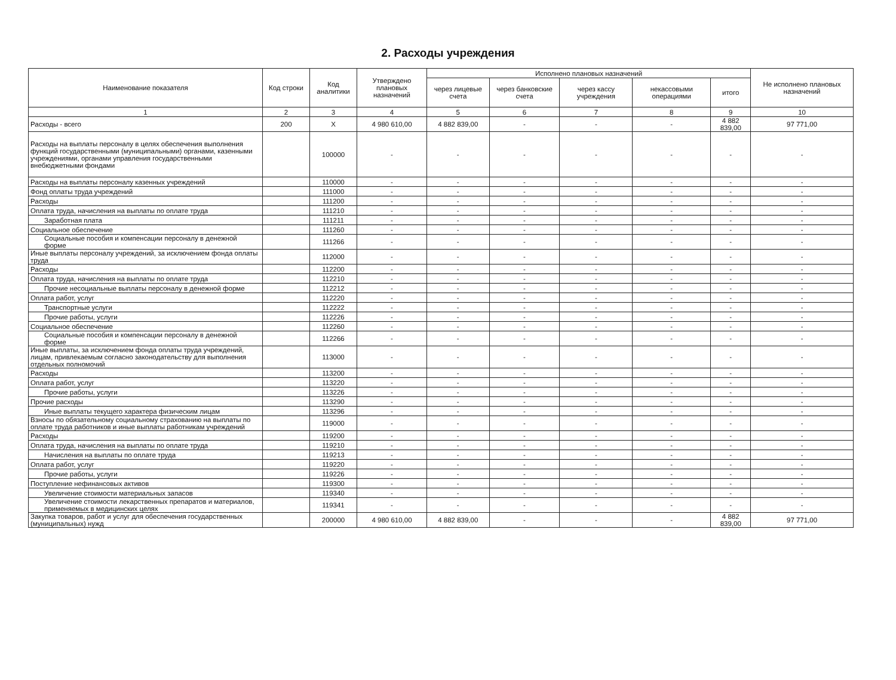2. Расходы учреждения
| Наименование показателя | Код строки | Код аналитики | Утверждено плановых назначений | Исполнено плановых назначений | | | | | Не исполнено плановых назначений |
| --- | --- | --- | --- | --- | --- | --- | --- | --- | --- |
| | | | | через лицевые счета | через банковские счета | через кассу учреждения | некассовыми операциями | итого | |
| 1 | 2 | 3 | 4 | 5 | 6 | 7 | 8 | 9 | 10 |
| Расходы - всего | 200 | X | 4 980 610,00 | 4 882 839,00 | - | - | - | 4 882 839,00 | 97 771,00 |
| Расходы на выплаты персоналу в целях обеспечения выполнения функций государственными (муниципальными) органами, казенными учреждениями, органами управления государственными внебюджетными фондами | | 100000 | - | - | - | - | - | - | - |
| Расходы на выплаты персоналу казенных учреждений | | 110000 | - | - | - | - | - | - | - |
| Фонд оплаты труда учреждений | | 111000 | - | - | - | - | - | - | - |
| Расходы | | 111200 | - | - | - | - | - | - | - |
| Оплата труда, начисления на выплаты по оплате труда | | 111210 | - | - | - | - | - | - | - |
| Заработная плата | | 111211 | - | - | - | - | - | - | - |
| Социальное обеспечение | | 111260 | - | - | - | - | - | - | - |
| Социальные пособия и компенсации персоналу в денежной форме | | 111266 | - | - | - | - | - | - | - |
| Иные выплаты персоналу учреждений, за исключением фонда оплаты труда | | 112000 | - | - | - | - | - | - | - |
| Расходы | | 112200 | - | - | - | - | - | - | - |
| Оплата труда, начисления на выплаты по оплате труда | | 112210 | - | - | - | - | - | - | - |
| Прочие несоциальные выплаты персоналу в денежной форме | | 112212 | - | - | - | - | - | - | - |
| Оплата работ, услуг | | 112220 | - | - | - | - | - | - | - |
| Транспортные услуги | | 112222 | - | - | - | - | - | - | - |
| Прочие работы, услуги | | 112226 | - | - | - | - | - | - | - |
| Социальное обеспечение | | 112260 | - | - | - | - | - | - | - |
| Социальные пособия и компенсации персоналу в денежной форме | | 112266 | - | - | - | - | - | - | - |
| Иные выплаты, за исключением фонда оплаты труда учреждений, лицам, привлекаемым согласно законодательству для выполнения отдельных полномочий | | 113000 | - | - | - | - | - | - | - |
| Расходы | | 113200 | - | - | - | - | - | - | - |
| Оплата работ, услуг | | 113220 | - | - | - | - | - | - | - |
| Прочие работы, услуги | | 113226 | - | - | - | - | - | - | - |
| Прочие расходы | | 113290 | - | - | - | - | - | - | - |
| Иные выплаты текущего характера физическим лицам | | 113296 | - | - | - | - | - | - | - |
| Взносы по обязательному социальному страхованию на выплаты по оплате труда работников и иные выплаты работникам учреждений | | 119000 | - | - | - | - | - | - | - |
| Расходы | | 119200 | - | - | - | - | - | - | - |
| Оплата труда, начисления на выплаты по оплате труда | | 119210 | - | - | - | - | - | - | - |
| Начисления на выплаты по оплате труда | | 119213 | - | - | - | - | - | - | - |
| Оплата работ, услуг | | 119220 | - | - | - | - | - | - | - |
| Прочие работы, услуги | | 119226 | - | - | - | - | - | - | - |
| Поступление нефинансовых активов | | 119300 | - | - | - | - | - | - | - |
| Увеличение стоимости материальных запасов | | 119340 | - | - | - | - | - | - | - |
| Увеличение стоимости лекарственных препаратов и материалов, применяемых в медицинских целях | | 119341 | - | - | - | - | - | - | - |
| Закупка товаров, работ и услуг для обеспечения государственных (муниципальных) нужд | | 200000 | 4 980 610,00 | 4 882 839,00 | - | - | - | 4 882 839,00 | 97 771,00 |